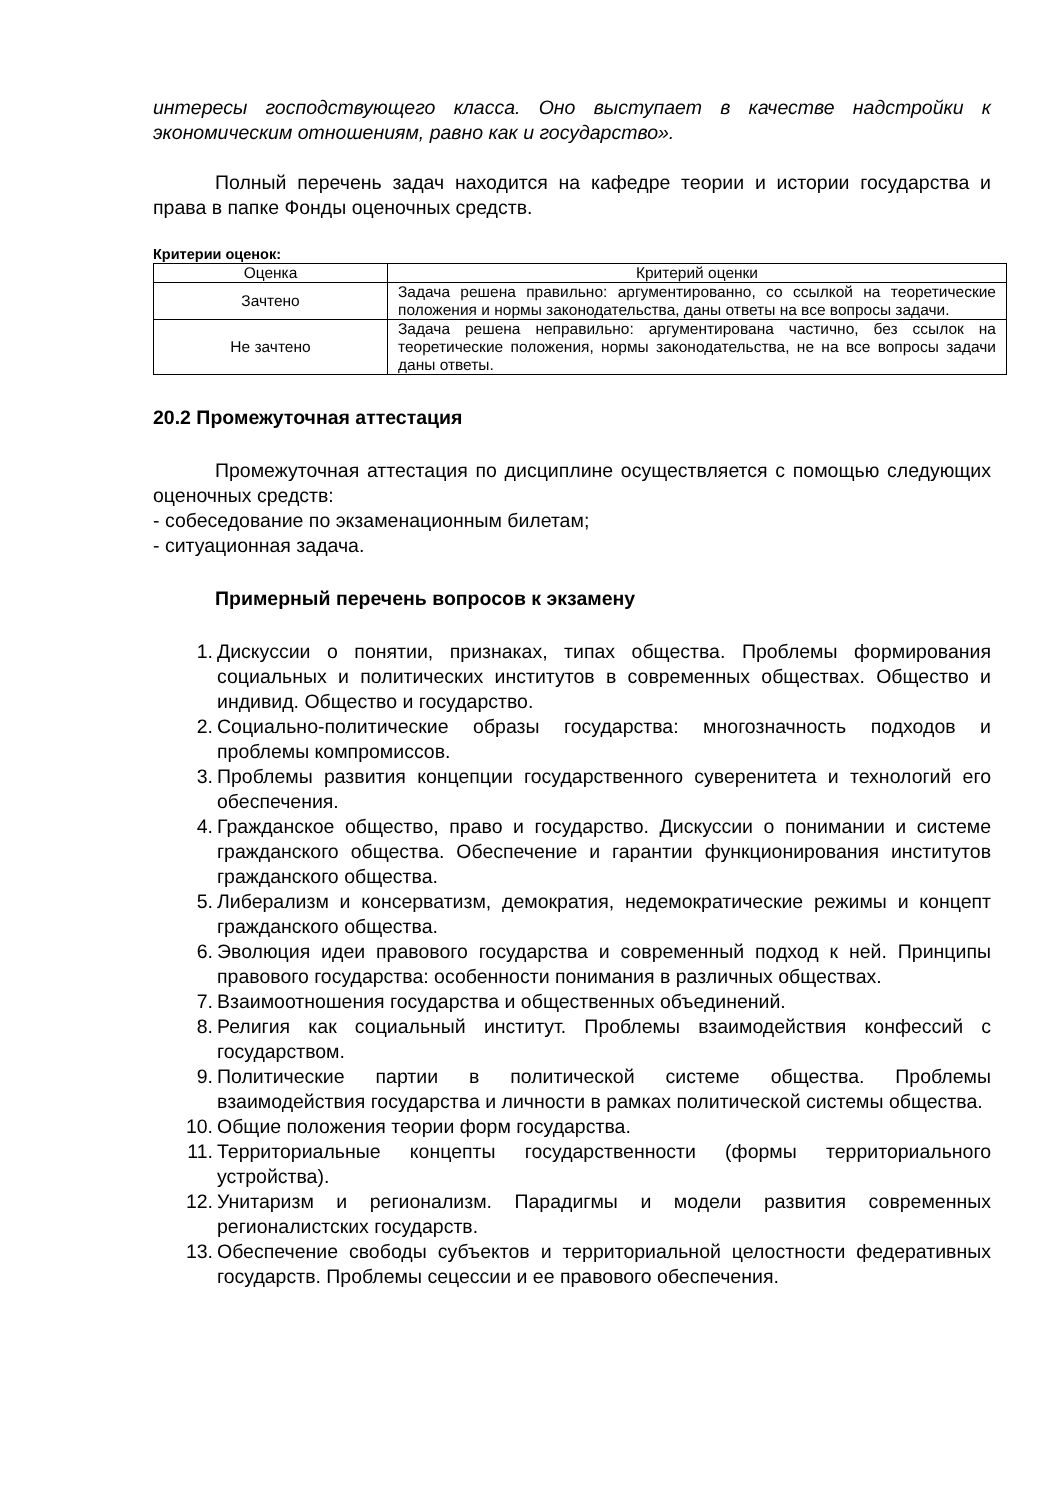интересы господствующего класса. Оно выступает в качестве надстройки к экономическим отношениям, равно как и государство».
Полный перечень задач находится на кафедре теории и истории государства и права в папке Фонды оценочных средств.
Критерии оценок:
| Оценка | Критерий оценки |
| Зачтено | Задача решена правильно: аргументированно, со ссылкой на теоретические положения и нормы законодательства, даны ответы на все вопросы задачи. |
| Не зачтено | Задача решена неправильно: аргументирована частично, без ссылок на теоретические положения, нормы законодательства, не на все вопросы задачи даны ответы. |
20.2 Промежуточная аттестация
Промежуточная аттестация по дисциплине осуществляется с помощью следующих оценочных средств:
- собеседование по экзаменационным билетам;
- ситуационная задача.
Примерный перечень вопросов к экзамену
1. Дискуссии о понятии, признаках, типах общества. Проблемы формирования социальных и политических институтов в современных обществах. Общество и индивид. Общество и государство.
2. Социально-политические образы государства: многозначность подходов и проблемы компромиссов.
3. Проблемы развития концепции государственного суверенитета и технологий его обеспечения.
4. Гражданское общество, право и государство. Дискуссии о понимании и системе гражданского общества. Обеспечение и гарантии функционирования институтов гражданского общества.
5. Либерализм и консерватизм, демократия, недемократические режимы и концепт гражданского общества.
6. Эволюция идеи правового государства и современный подход к ней. Принципы правового государства: особенности понимания в различных обществах.
7. Взаимоотношения государства и общественных объединений.
8. Религия как социальный институт. Проблемы взаимодействия конфессий с государством.
9. Политические партии в политической системе общества. Проблемы взаимодействия государства и личности в рамках политической системы общества.
10. Общие положения теории форм государства.
11. Территориальные концепты государственности (формы территориального устройства).
12. Унитаризм и регионализм. Парадигмы и модели развития современных регионалистских государств.
13. Обеспечение свободы субъектов и территориальной целостности федеративных государств. Проблемы сецессии и ее правового обеспечения.